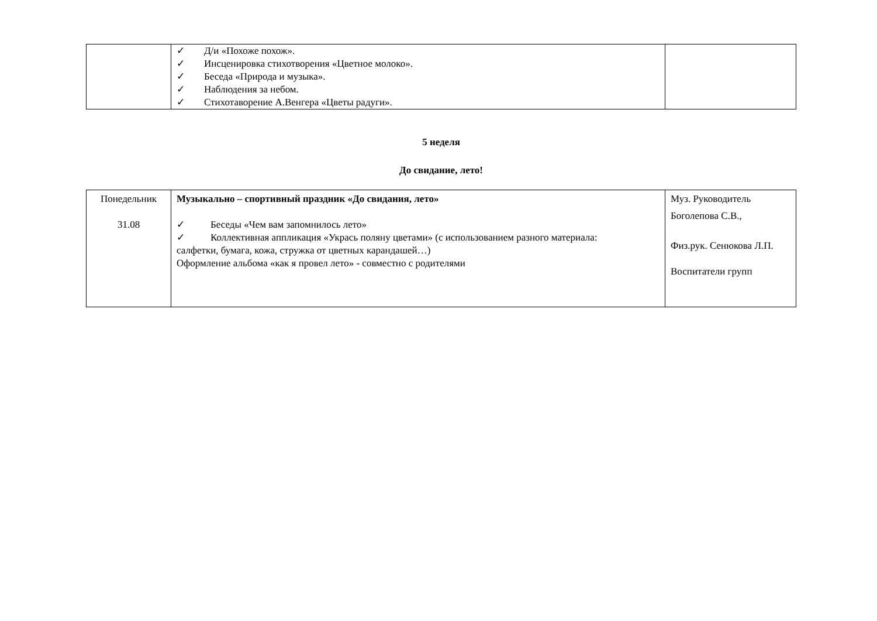| | ✓ Д/и «Похоже похож». ✓ Инсценировка стихотворения «Цветное молоко». ✓ Беседа «Природа и музыка». ✓ Наблюдения за небом. ✓ Стихотаворение А.Венгера «Цветы радуги». | |
5 неделя
До свидание, лето!
| Понедельник 31.08 | Музыкально – спортивный праздник «До свидания, лето» ✓ Беседы «Чем вам запомнилось лето» ✓ Коллективная аппликация «Укрась поляну цветами» (с использованием разного материала: салфетки, бумага, кожа, стружка от цветных карандашей…) Оформление альбома «как я провел лето» - совместно с родителями | Муз. Руководитель Боголепова С.В., Физ.рук. Сенюкова Л.П. Воспитатели групп |